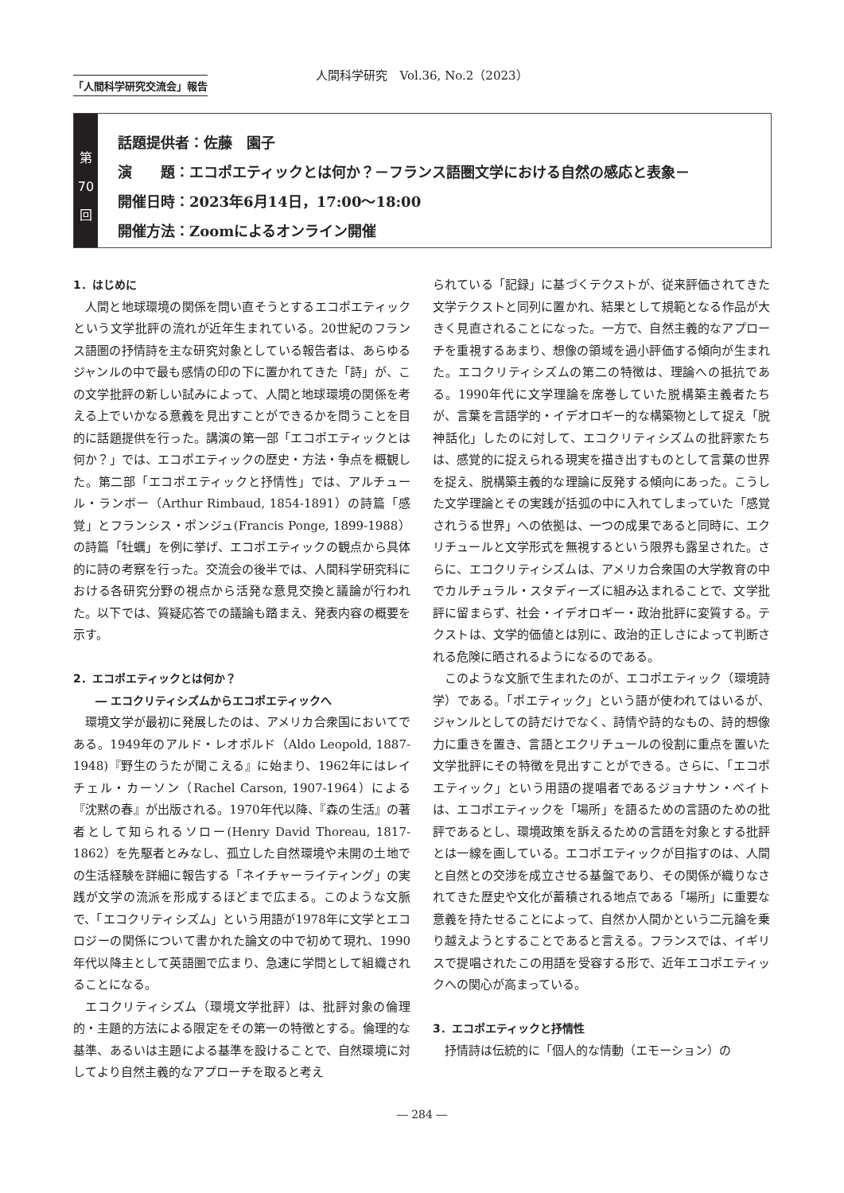人間科学研究　Vol.36, No.2（2023）
「人間科学研究交流会」報告
第
70
回
話題提供者：佐藤　園子
演　　題：エコポエティックとは何か？－フランス語圏文学における自然の感応と表象－
開催日時：2023年6月14日，17:00～18:00
開催方法：Zoomによるオンライン開催
1．はじめに
人間と地球環境の関係を問い直そうとするエコポエティックという文学批評の流れが近年生まれている。20世紀のフランス語圏の抒情詩を主な研究対象としている報告者は、あらゆるジャンルの中で最も感情の印の下に置かれてきた「詩」が、この文学批評の新しい試みによって、人間と地球環境の関係を考える上でいかなる意義を見出すことができるかを問うことを目的に話題提供を行った。講演の第一部「エコポエティックとは何か？」では、エコポエティックの歴史・方法・争点を概観した。第二部「エコポエティックと抒情性」では、アルチュール・ランボー（Arthur Rimbaud, 1854-1891）の詩篇「感覚」とフランシス・ポンジュ(Francis Ponge, 1899-1988）の詩篇「牡蠣」を例に挙げ、エコポエティックの観点から具体的に詩の考察を行った。交流会の後半では、人間科学研究科における各研究分野の視点から活発な意見交換と議論が行われた。以下では、質疑応答での議論も踏まえ、発表内容の概要を示す。
2．エコポエティックとは何か？
　　― エコクリティシズムからエコポエティックへ
環境文学が最初に発展したのは、アメリカ合衆国においてである。1949年のアルド・レオポルド（Aldo Leopold, 1887-1948)『野生のうたが聞こえる』に始まり、1962年にはレイチェル・カーソン（Rachel Carson, 1907-1964）による『沈黙の春』が出版される。1970年代以降、『森の生活』の著者として知られるソロー(Henry David Thoreau, 1817-1862）を先駆者とみなし、孤立した自然環境や未開の土地での生活経験を詳細に報告する「ネイチャーライティング」の実践が文学の流派を形成するほどまで広まる。このような文脈で、「エコクリティシズム」という用語が1978年に文学とエコロジーの関係について書かれた論文の中で初めて現れ、1990年代以降主として英語圏で広まり、急速に学問として組織されることになる。
エコクリティシズム（環境文学批評）は、批評対象の倫理的・主題的方法による限定をその第一の特徴とする。倫理的な基準、あるいは主題による基準を設けることで、自然環境に対してより自然主義的なアプローチを取ると考え
られている「記録」に基づくテクストが、従来評価されてきた文学テクストと同列に置かれ、結果として規範となる作品が大きく見直されることになった。一方で、自然主義的なアプローチを重視するあまり、想像の領域を過小評価する傾向が生まれた。エコクリティシズムの第二の特徴は、理論への抵抗である。1990年代に文学理論を席巻していた脱構築主義者たちが、言葉を言語学的・イデオロギー的な構築物として捉え「脱神話化」したのに対して、エコクリティシズムの批評家たちは、感覚的に捉えられる現実を描き出すものとして言葉の世界を捉え、脱構築主義的な理論に反発する傾向にあった。こうした文学理論とその実践が括弧の中に入れてしまっていた「感覚されうる世界」への依拠は、一つの成果であると同時に、エクリチュールと文学形式を無視するという限界も露呈された。さらに、エコクリティシズムは、アメリカ合衆国の大学教育の中でカルチュラル・スタディーズに組み込まれることで、文学批評に留まらず、社会・イデオロギー・政治批評に変質する。テクストは、文学的価値とは別に、政治的正しさによって判断される危険に晒されるようになるのである。
このような文脈で生まれたのが、エコポエティック（環境詩学）である。「ポエティック」という語が使われてはいるが、ジャンルとしての詩だけでなく、詩情や詩的なもの、詩的想像力に重きを置き、言語とエクリチュールの役割に重点を置いた文学批評にその特徴を見出すことができる。さらに、「エコポエティック」という用語の提唱者であるジョナサン・ベイトは、エコポエティックを「場所」を語るための言語のための批評であるとし、環境政策を訴えるための言語を対象とする批評とは一線を画している。エコポエティックが目指すのは、人間と自然との交渉を成立させる基盤であり、その関係が織りなされてきた歴史や文化が蓄積される地点である「場所」に重要な意義を持たせることによって、自然か人間かという二元論を乗り越えようとすることであると言える。フランスでは、イギリスで提唱されたこの用語を受容する形で、近年エコポエティックへの関心が高まっている。
3．エコポエティックと抒情性
抒情詩は伝統的に「個人的な情動（エモーション）の
― 284 ―